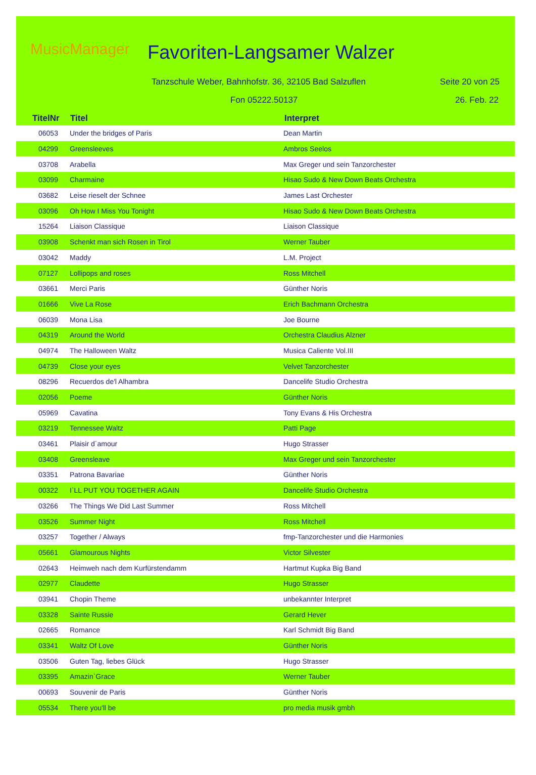MusicManager Favoriten-Langsamer Walzer
Tanzschule Weber, Bahnhofstr. 36, 32105 Bad Salzuflen
Seite 20 von 25
Fon 05222.50137 26. Feb. 22
TitelNr Titel Interpret
| 06053 | Under the bridges of Paris | Dean Martin |
| 04299 | Greensleeves | Ambros Seelos |
| 03708 | Arabella | Max Greger und sein Tanzorchester |
| 03099 | Charmaine | Hisao Sudo & New Down Beats Orchestra |
| 03682 | Leise rieselt der Schnee | James Last Orchester |
| 03096 | Oh How I Miss You Tonight | Hisao Sudo & New Down Beats Orchestra |
| 15264 | Liaison Classique | Liaison Classique |
| 03908 | Schenkt man sich Rosen in Tirol | Werner Tauber |
| 03042 | Maddy | L.M. Project |
| 07127 | Lollipops and roses | Ross Mitchell |
| 03661 | Merci Paris | Günther Noris |
| 01666 | Vive La Rose | Erich Bachmann Orchestra |
| 06039 | Mona Lisa | Joe Bourne |
| 04319 | Around the World | Orchestra Claudius Alzner |
| 04974 | The Halloween Waltz | Musica Caliente Vol.III |
| 04739 | Close your eyes | Velvet Tanzorchester |
| 08296 | Recuerdos de'l Alhambra | Dancelife Studio Orchestra |
| 02056 | Poeme | Günther Noris |
| 05969 | Cavatina | Tony Evans & His Orchestra |
| 03219 | Tennessee Waltz | Patti Page |
| 03461 | Plaisir d´amour | Hugo Strasser |
| 03408 | Greensleave | Max Greger und sein Tanzorchester |
| 03351 | Patrona Bavariae | Günther Noris |
| 00322 | I`LL PUT YOU TOGETHER AGAIN | Dancelife Studio Orchestra |
| 03266 | The Things We Did Last Summer | Ross Mitchell |
| 03526 | Summer Night | Ross Mitchell |
| 03257 | Together / Always | fmp-Tanzorchester und die Harmonies |
| 05661 | Glamourous Nights | Victor Silvester |
| 02643 | Heimweh nach dem Kurfürstendamm | Hartmut Kupka Big Band |
| 02977 | Claudette | Hugo Strasser |
| 03941 | Chopin Theme | unbekannter Interpret |
| 03328 | Sainte Russie | Gerard Hever |
| 02665 | Romance | Karl Schmidt Big Band |
| 03341 | Waltz Of Love | Günther Noris |
| 03506 | Guten Tag, liebes Glück | Hugo Strasser |
| 03395 | Amazin`Grace | Werner Tauber |
| 00693 | Souvenir de Paris | Günther Noris |
| 05534 | There you'll be | pro media musik gmbh |